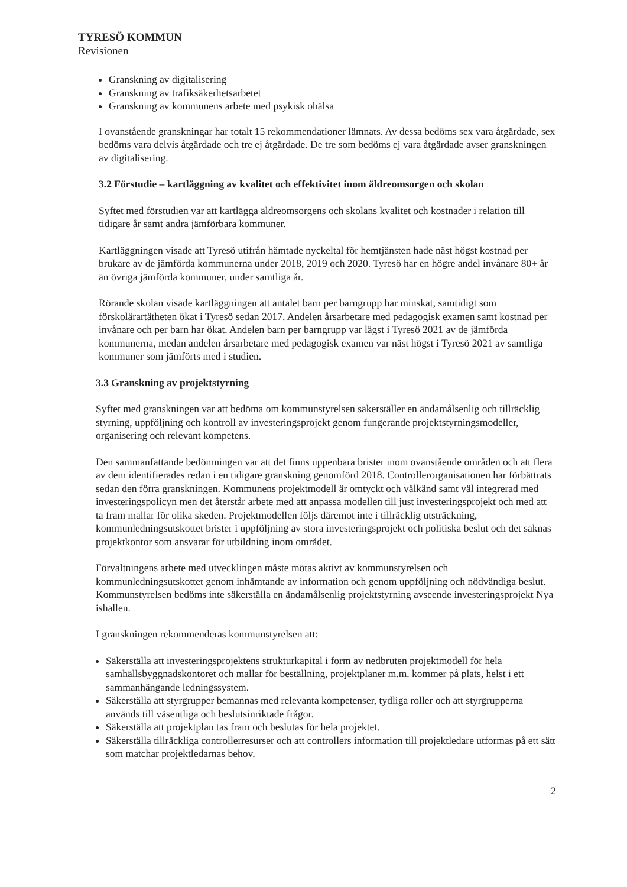TYRESÖ KOMMUN
Revisionen
Granskning av digitalisering
Granskning av trafiksäkerhetsarbetet
Granskning av kommunens arbete med psykisk ohälsa
I ovanstående granskningar har totalt 15 rekommendationer lämnats. Av dessa bedöms sex vara åtgärdade, sex bedöms vara delvis åtgärdade och tre ej åtgärdade. De tre som bedöms ej vara åtgärdade avser granskningen av digitalisering.
3.2 Förstudie – kartläggning av kvalitet och effektivitet inom äldreomsorgen och skolan
Syftet med förstudien var att kartlägga äldreomsorgens och skolans kvalitet och kostnader i relation till tidigare år samt andra jämförbara kommuner.
Kartläggningen visade att Tyresö utifrån hämtade nyckeltal för hemtjänsten hade näst högst kostnad per brukare av de jämförda kommunerna under 2018, 2019 och 2020. Tyresö har en högre andel invånare 80+ år än övriga jämförda kommuner, under samtliga år.
Rörande skolan visade kartläggningen att antalet barn per barngrupp har minskat, samtidigt som förskolärartätheten ökat i Tyresö sedan 2017. Andelen årsarbetare med pedagogisk examen samt kostnad per invånare och per barn har ökat. Andelen barn per barngrupp var lägst i Tyresö 2021 av de jämförda kommunerna, medan andelen årsarbetare med pedagogisk examen var näst högst i Tyresö 2021 av samtliga kommuner som jämförts med i studien.
3.3 Granskning av projektstyrning
Syftet med granskningen var att bedöma om kommunstyrelsen säkerställer en ändamålsenlig och tillräcklig styrning, uppföljning och kontroll av investeringsprojekt genom fungerande projektstyrningsmodeller, organisering och relevant kompetens.
Den sammanfattande bedömningen var att det finns uppenbara brister inom ovanstående områden och att flera av dem identifierades redan i en tidigare granskning genomförd 2018. Controllerorganisationen har förbättrats sedan den förra granskningen. Kommunens projektmodell är omtyckt och välkänd samt väl integrerad med investeringspolicyn men det återstår arbete med att anpassa modellen till just investeringsprojekt och med att ta fram mallar för olika skeden. Projektmodellen följs däremot inte i tillräcklig utsträckning, kommunledningsutskottet brister i uppföljning av stora investeringsprojekt och politiska beslut och det saknas projektkontor som ansvarar för utbildning inom området.
Förvaltningens arbete med utvecklingen måste mötas aktivt av kommunstyrelsen och kommunledningsutskottet genom inhämtande av information och genom uppföljning och nödvändiga beslut. Kommunstyrelsen bedöms inte säkerställa en ändamålsenlig projektstyrning avseende investeringsprojekt Nya ishallen.
I granskningen rekommenderas kommunstyrelsen att:
Säkerställa att investeringsprojektens strukturkapital i form av nedbruten projektmodell för hela samhällsbyggnadskontoret och mallar för beställning, projektplaner m.m. kommer på plats, helst i ett sammanhängande ledningssystem.
Säkerställa att styrgrupper bemannas med relevanta kompetenser, tydliga roller och att styrgrupperna används till väsentliga och beslutsinriktade frågor.
Säkerställa att projektplan tas fram och beslutas för hela projektet.
Säkerställa tillräckliga controllerresurser och att controllers information till projektledare utformas på ett sätt som matchar projektledarnas behov.
2